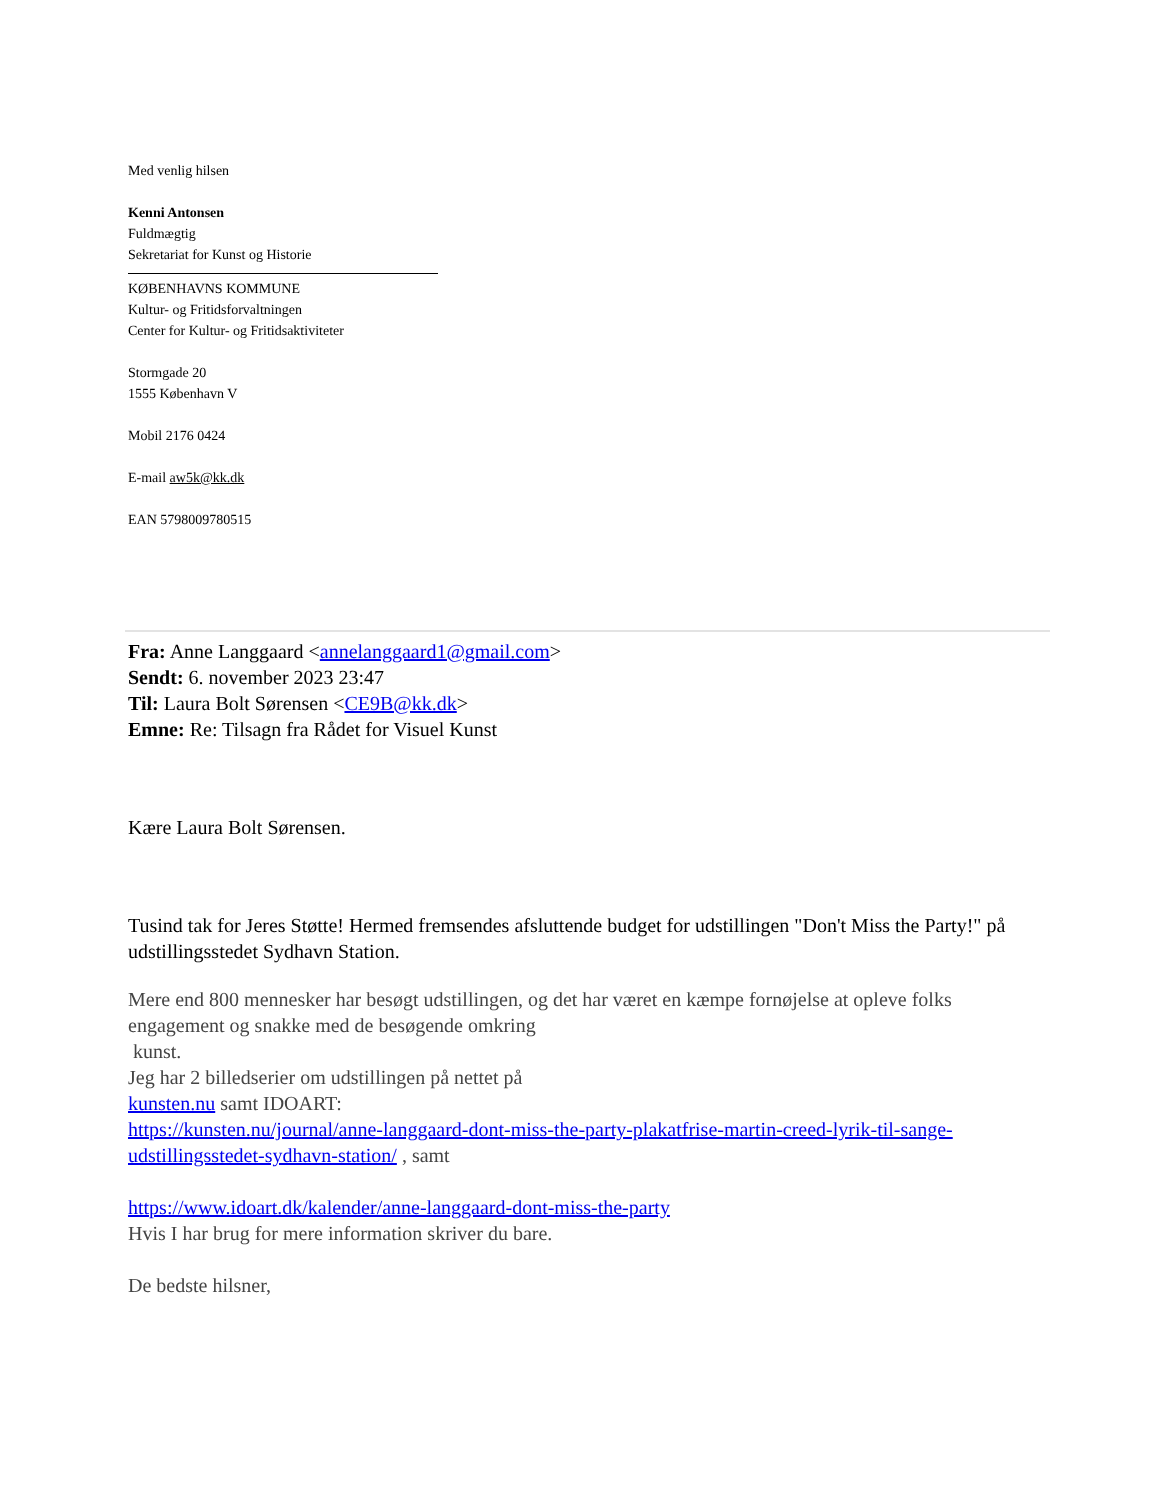Med venlig hilsen
Kenni Antonsen
Fuldmægtig
Sekretariat for Kunst og Historie
KØBENHAVNS KOMMUNE
Kultur- og Fritidsforvaltningen
Center for Kultur- og Fritidsaktiviteter
Stormgade 20
1555 København V
Mobil 2176 0424
E-mail aw5k@kk.dk
EAN 5798009780515
Fra: Anne Langgaard <annelanggaard1@gmail.com>
Sendt: 6. november 2023 23:47
Til: Laura Bolt Sørensen <CE9B@kk.dk>
Emne: Re: Tilsagn fra Rådet for Visuel Kunst
Kære Laura Bolt Sørensen.
Tusind tak for Jeres Støtte! Hermed fremsendes afsluttende budget for udstillingen "Don't Miss the Party!" på udstillingsstedet Sydhavn Station.
Mere end 800 mennesker har besøgt udstillingen, og det har været en kæmpe fornøjelse at opleve folks engagement og snakke med de besøgende omkring
kunst.
Jeg har 2 billedserier om udstillingen på nettet på
kunsten.nu samt IDOART:
https://kunsten.nu/journal/anne-langgaard-dont-miss-the-party-plakatfrise-martin-creed-lyrik-til-sange-udstillingsstedet-sydhavn-station/ , samt
https://www.idoart.dk/kalender/anne-langgaard-dont-miss-the-party
Hvis I har brug for mere information skriver du bare.
De bedste hilsner,